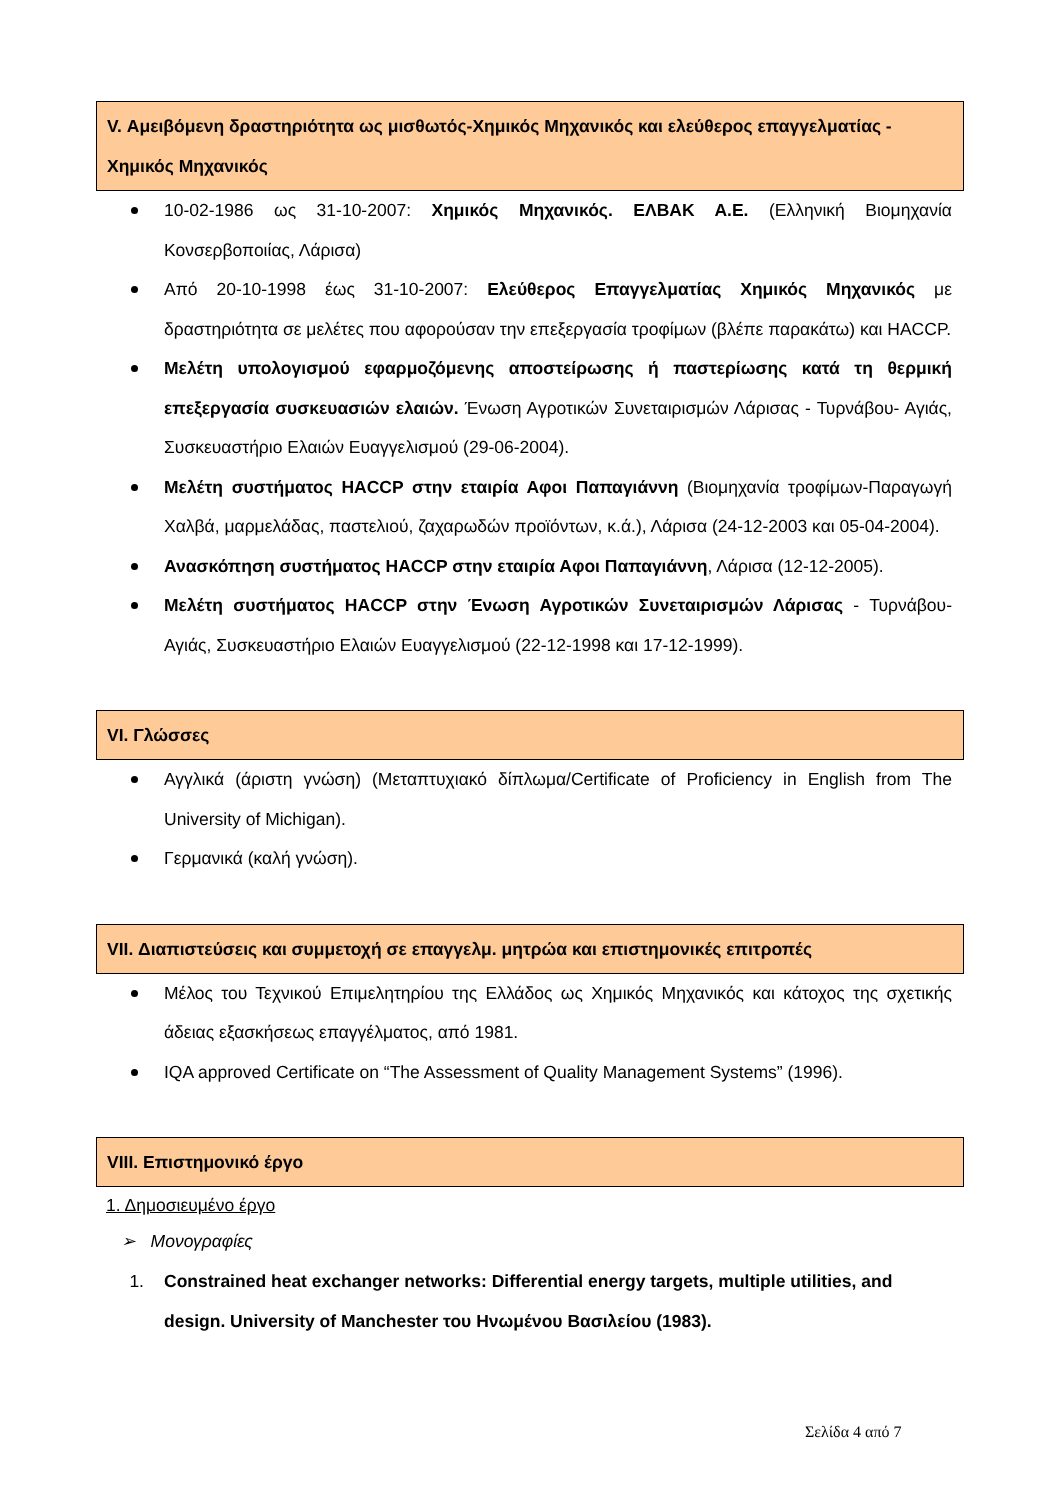V. Αμειβόμενη δραστηριότητα ως μισθωτός-Χημικός Μηχανικός και ελεύθερος επαγγελματίας - Χημικός Μηχανικός
10-02-1986 ως 31-10-2007: Χημικός Μηχανικός. ΕΛΒΑΚ Α.Ε. (Ελληνική Βιομηχανία Κονσερβοποιίας, Λάρισα)
Από 20-10-1998 έως 31-10-2007: Ελεύθερος Επαγγελματίας Χημικός Μηχανικός με δραστηριότητα σε μελέτες που αφορούσαν την επεξεργασία τροφίμων (βλέπε παρακάτω) και HACCP.
Μελέτη υπολογισμού εφαρμοζόμενης αποστείρωσης ή παστερίωσης κατά τη θερμική επεξεργασία συσκευασιών ελαιών. Ένωση Αγροτικών Συνεταιρισμών Λάρισας - Τυρνάβου- Αγιάς, Συσκευαστήριο Ελαιών Ευαγγελισμού (29-06-2004).
Μελέτη συστήματος HACCP στην εταιρία Αφοι Παπαγιάννη (Βιομηχανία τροφίμων-Παραγωγή Χαλβά, μαρμελάδας, παστελιού, ζαχαρωδών προϊόντων, κ.ά.), Λάρισα (24-12-2003 και 05-04-2004).
Ανασκόπηση συστήματος HACCP στην εταιρία Αφοι Παπαγιάννη, Λάρισα (12-12-2005).
Μελέτη συστήματος HACCP στην Ένωση Αγροτικών Συνεταιρισμών Λάρισας - Τυρνάβου- Αγιάς, Συσκευαστήριο Ελαιών Ευαγγελισμού (22-12-1998 και 17-12-1999).
VI. Γλώσσες
Αγγλικά (άριστη γνώση) (Μεταπτυχιακό δίπλωμα/Certificate of Proficiency in English from The University of Michigan).
Γερμανικά (καλή γνώση).
VII. Διαπιστεύσεις και συμμετοχή σε επαγγελμ. μητρώα και επιστημονικές επιτροπές
Μέλος του Τεχνικού Επιμελητηρίου της Ελλάδος ως Χημικός Μηχανικός και κάτοχος της σχετικής άδειας εξασκήσεως επαγγέλματος, από 1981.
IQA approved Certificate on “The Assessment of Quality Management Systems” (1996).
VIII. Επιστημονικό έργο
1. Δημοσιευμένο έργο
➢ Μονογραφίες
1. Constrained heat exchanger networks: Differential energy targets, multiple utilities, and design. University of Manchester του Ηνωμένου Βασιλείου (1983).
Σελίδα 4 από 7